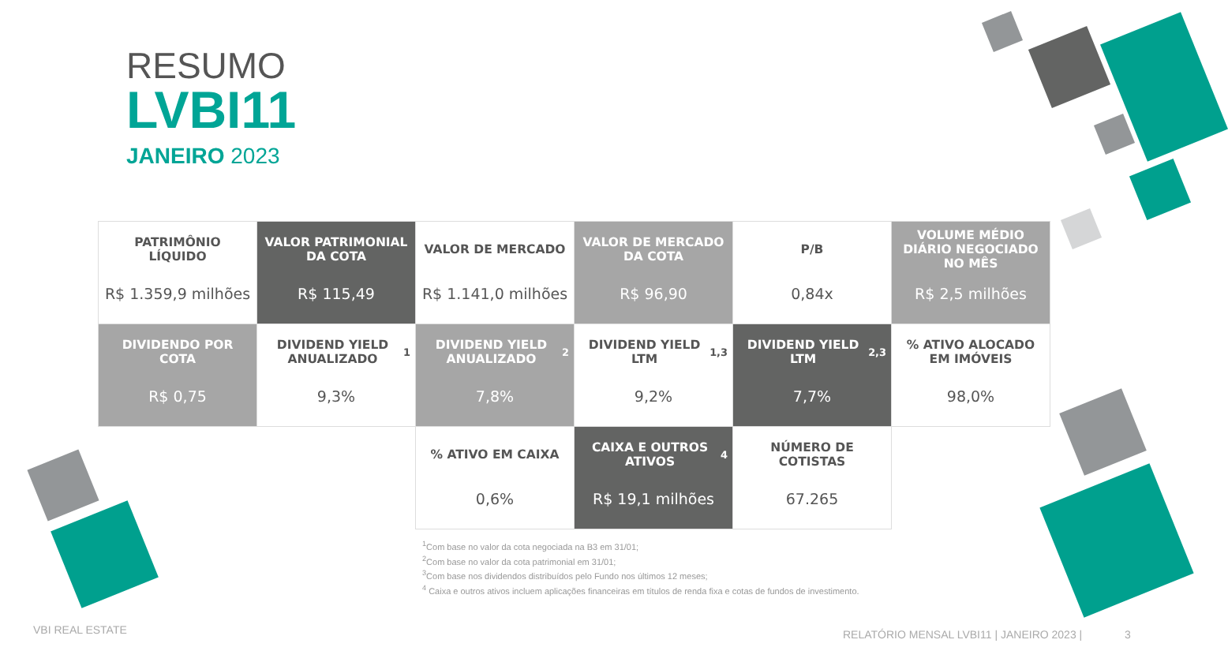RESUMO
LVBI11
JANEIRO 2023
| PATRIMÔNIO LÍQUIDO R$ 1.359,9 milhões | VALOR PATRIMONIAL DA COTA R$ 115,49 | VALOR DE MERCADO R$ 1.141,0 milhões | VALOR DE MERCADO DA COTA R$ 96,90 | P/B 0,84x | VOLUME MÉDIO DIÁRIO NEGOCIADO NO MÊS R$ 2,5 milhões |
| DIVIDENDO POR COTA R$ 0,75 | DIVIDEND YIELD ANUALIZADO<sup>1</sup> 9,3% | DIVIDEND YIELD ANUALIZADO<sup>2</sup> 7,8% | DIVIDEND YIELD LTM<sup>1,3</sup> 9,2% | DIVIDEND YIELD LTM<sup>2,3</sup> 7,7% | % ATIVO ALOCADO EM IMÓVEIS 98,0% |
| | | % ATIVO EM CAIXA 0,6% | CAIXA E OUTROS ATIVOS<sup>4</sup> R$ 19,1 milhões | NÚMERO DE COTISTAS 67.265 | |
<sup>1</sup> Com base no valor da cota negociada na B3 em 31/01;
<sup>2</sup> Com base no valor da cota patrimonial em 31/01;
<sup>3</sup> Com base nos dividendos distribuídos pelo Fundo nos últimos 12 meses;
<sup>4</sup> Caixa e outros ativos incluem aplicações financeiras em títulos de renda fixa e cotas de fundos de investimento.
VBI REAL ESTATE
RELATÓRIO MENSAL LVBI11 | JANEIRO 2023 | 3